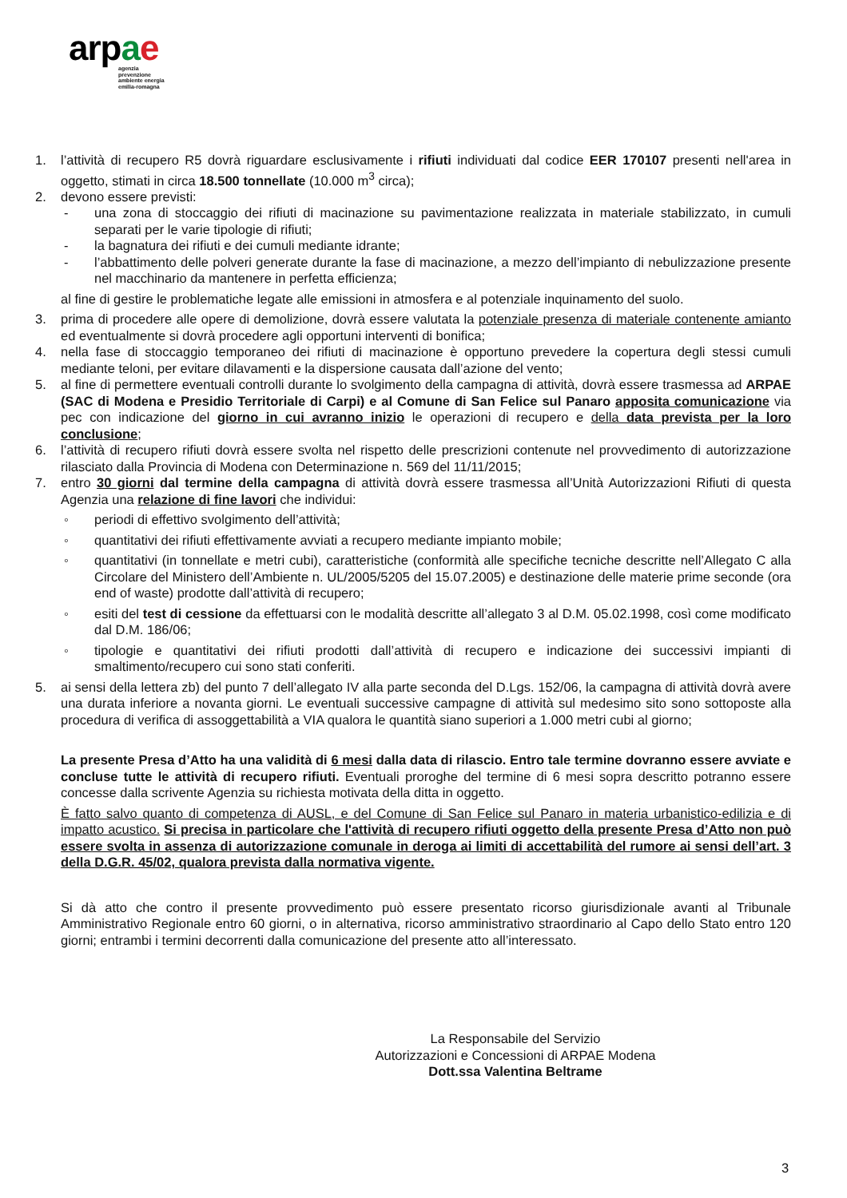ar pae
agenzia
prevenzione
ambiente energia
emilia-romagna
1. l’attività di recupero R5 dovrà riguardare esclusivamente i rifiuti individuati dal codice EER 170107 presenti nell'area in oggetto, stimati in circa 18.500 tonnellate (10.000 m<sup>3</sup> circa);
2. devono essere previsti:
- una zona di stoccaggio dei rifiuti di macinazione su pavimentazione realizzata in materiale stabilizzato, in cumuli separati per le varie tipologie di rifiuti;
- la bagnatura dei rifiuti e dei cumuli mediante idrante;
- l’abbattimento delle polveri generate durante la fase di macinazione, a mezzo dell’impianto di nebulizzazione presente nel macchinario da mantenere in perfetta efficienza;
al fine di gestire le problematiche legate alle emissioni in atmosfera e al potenziale inquinamento del suolo.
3. prima di procedere alle opere di demolizione, dovrà essere valutata la potenziale presenza di materiale contenente amianto ed eventualmente si dovrà procedere agli opportuni interventi di bonifica;
4. nella fase di stoccaggio temporaneo dei rifiuti di macinazione è opportuno prevedere la copertura degli stessi cumuli mediante teloni, per evitare dilavamenti e la dispersione causata dall’azione del vento;
5. al fine di permettere eventuali controlli durante lo svolgimento della campagna di attività, dovrà essere trasmessa ad ARPAE (SAC di Modena e Presidio Territoriale di Carpi) e al Comune di San Felice sul Panaro apposita comunicazione via pec con indicazione del giorno in cui avranno inizio le operazioni di recupero e della data prevista per la loro conclusione;
6. l’attività di recupero rifiuti dovrà essere svolta nel rispetto delle prescrizioni contenute nel provvedimento di autorizzazione rilasciato dalla Provincia di Modena con Determinazione n. 569 del 11/11/2015;
7. entro 30 giorni dal termine della campagna di attività dovrà essere trasmessa all’Unità Autorizzazioni Rifiuti di questa Agenzia una relazione di fine lavori che individui:
◦ periodi di effettivo svolgimento dell’attività;
◦ quantitativi dei rifiuti effettivamente avviati a recupero mediante impianto mobile;
◦ quantitativi (in tonnellate e metri cubi), caratteristiche (conformità alle specifiche tecniche descritte nell’Allegato C alla Circolare del Ministero dell’Ambiente n. UL/2005/5205 del 15.07.2005) e destinazione delle materie prime seconde (ora end of waste) prodotte dall’attività di recupero;
◦ esiti del test di cessione da effettuarsi con le modalità descritte all’allegato 3 al D.M. 05.02.1998, così come modificato dal D.M. 186/06;
◦ tipologie e quantitativi dei rifiuti prodotti dall’attività di recupero e indicazione dei successivi impianti di smaltimento/recupero cui sono stati conferiti.
5. ai sensi della lettera zb) del punto 7 dell’allegato IV alla parte seconda del D.Lgs. 152/06, la campagna di attività dovrà avere una durata inferiore a novanta giorni. Le eventuali successive campagne di attività sul medesimo sito sono sottoposte alla procedura di verifica di assoggettabilità a VIA qualora le quantità siano superiori a 1.000 metri cubi al giorno;
La presente Presa d’Atto ha una validità di 6 mesi dalla data di rilascio. Entro tale termine dovranno essere avviate e concluse tutte le attività di recupero rifiuti. Eventuali proroghe del termine di 6 mesi sopra descritto potranno essere concesse dalla scrivente Agenzia su richiesta motivata della ditta in oggetto.
È fatto salvo quanto di competenza di AUSL, e del Comune di San Felice sul Panaro in materia urbanistico-edilizia e di impatto acustico. Si precisa in particolare che l'attività di recupero rifiuti oggetto della presente Presa d’Atto non può essere svolta in assenza di autorizzazione comunale in deroga ai limiti di accettabilità del rumore ai sensi dell’art. 3 della D.G.R. 45/02, qualora prevista dalla normativa vigente.
Si dà atto che contro il presente provvedimento può essere presentato ricorso giurisdizionale avanti al Tribunale Amministrativo Regionale entro 60 giorni, o in alternativa, ricorso amministrativo straordinario al Capo dello Stato entro 120 giorni; entrambi i termini decorrenti dalla comunicazione del presente atto all’interessato.
La Responsabile del Servizio
Autorizzazioni e Concessioni di ARPAE Modena
Dott.ssa Valentina Beltrame
3